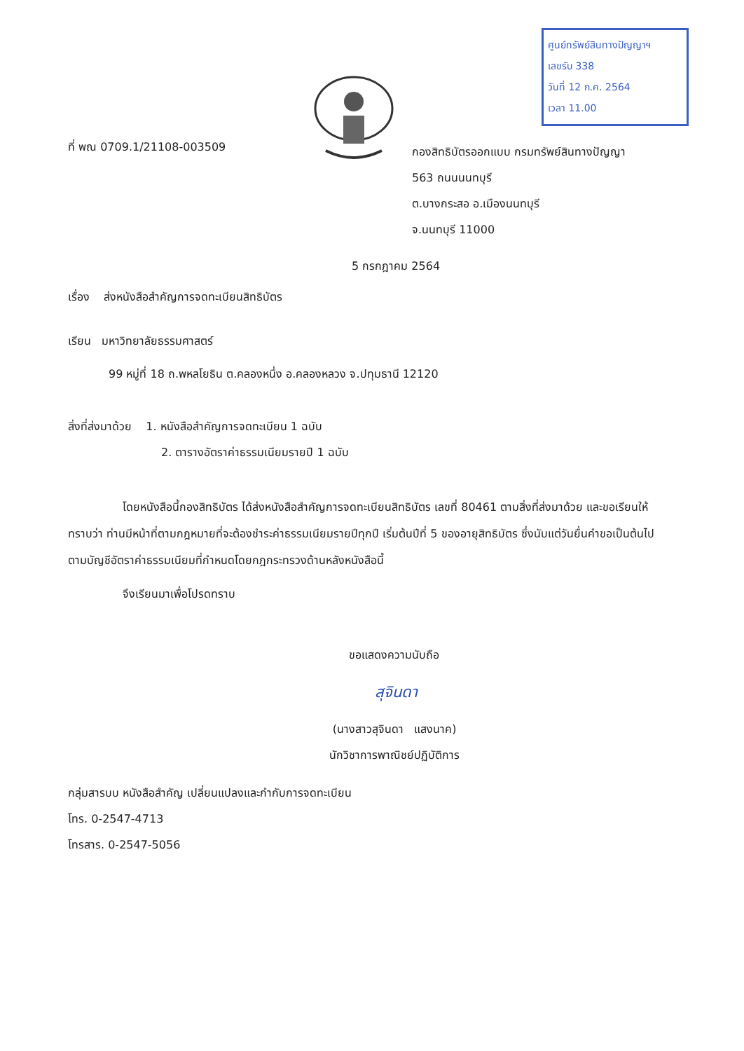ศูนย์ทรัพย์สินทางปัญญาฯ
เลขรับ 338
วันที่ 12 ก.ค. 2564
เวลา 11.00
ที่ พณ 0709.1/21108-003509
กองสิทธิบัตรออกแบบ กรมทรัพย์สินทางปัญญา
563 ถนนนนทบุรี
ต.บางกระสอ อ.เมืองนนทบุรี
จ.นนทบุรี 11000
5 กรกฎาคม 2564
เรื่อง ส่งหนังสือสำคัญการจดทะเบียนสิทธิบัตร
เรียน มหาวิทยาลัยธรรมศาสตร์
99 หมู่ที่ 18 ถ.พหลโยธิน ต.คลองหนึ่ง อ.คลองหลวง จ.ปทุมธานี 12120
สิ่งที่ส่งมาด้วย 1. หนังสือสำคัญการจดทะเบียน 1 ฉบับ
2. ตารางอัตราค่าธรรมเนียมรายปี 1 ฉบับ
โดยหนังสือนี้กองสิทธิบัตร ได้ส่งหนังสือสำคัญการจดทะเบียนสิทธิบัตร เลขที่ 80461 ตามสิ่งที่ส่งมาด้วย และขอเรียนให้ทราบว่า ท่านมีหน้าที่ตามกฎหมายที่จะต้องชำระค่าธรรมเนียมรายปีทุกปี เริ่มต้นปีที่ 5 ของอายุสิทธิบัตร ซึ่งนับแต่วันยื่นคำขอเป็นต้นไปตามบัญชีอัตราค่าธรรมเนียมที่กำหนดโดยกฎกระทรวงด้านหลังหนังสือนี้
จึงเรียนมาเพื่อโปรดทราบ
ขอแสดงความนับถือ
สุจินดา
(นางสาวสุจินดา แสงนาค)
นักวิชาการพาณิชย์ปฏิบัติการ
กลุ่มสารบบ หนังสือสำคัญ เปลี่ยนแปลงและกำกับการจดทะเบียน
โทร. 0-2547-4713
โทรสาร. 0-2547-5056